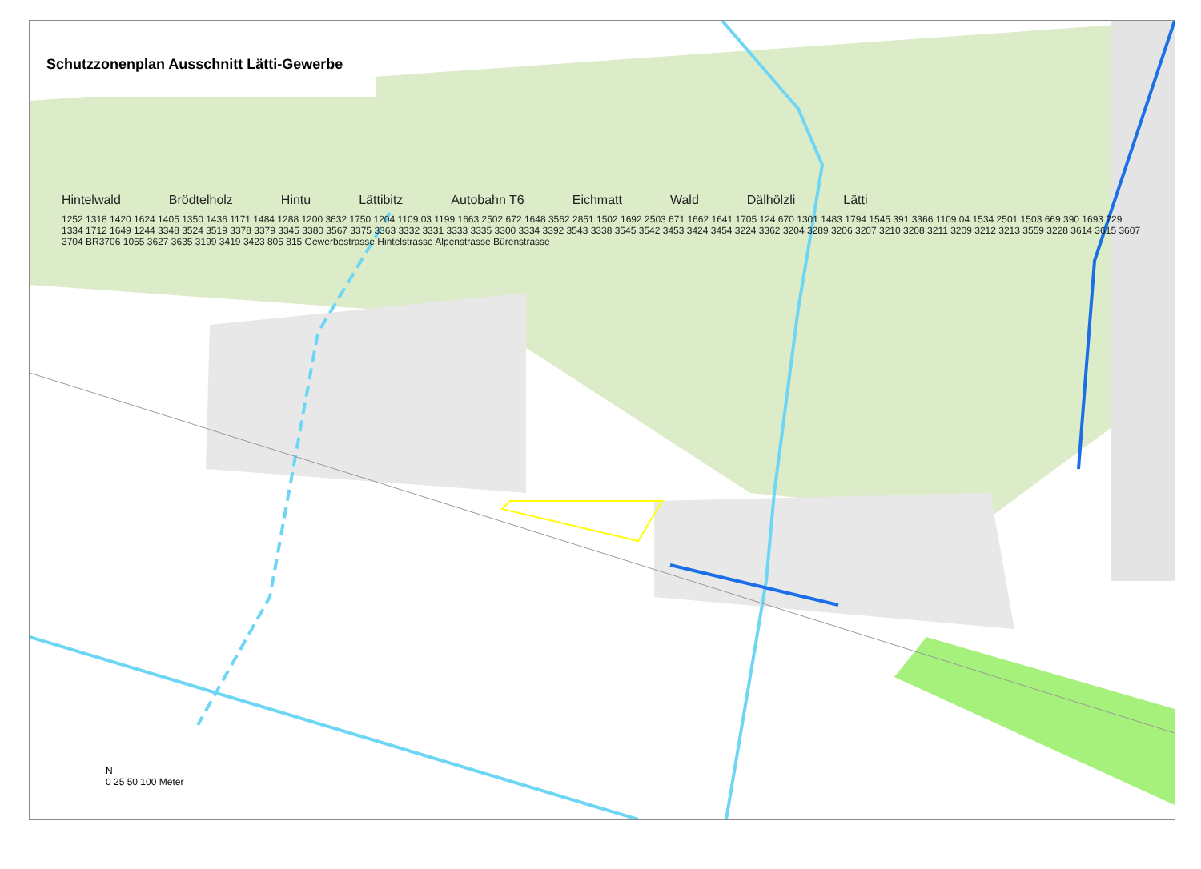Schutzzonenplan Ausschnitt Lätti-Gewerbe
Hintelwald Brödtelholz Hintu Lättibitz Autobahn T6 Eichmatt Wald Dälhölzli Lätti 1252 1318 1420 1624 1405 1350 1436 1171 1484 1288 1200 3632 1750 1204 1109.03 1199 1663 2502 672 1648 3562 2851 1502 1692 2503 671 1662 1641 1705 124 670 1301 1483 1794 1545 391 3366 1109.04 1534 2501 1503 669 390 1693 729 1334 1712 1649 1244 3348 3524 3519 3378 3379 3345 3380 3567 3375 3363 3332 3331 3333 3335 3300 3334 3392 3543 3338 3545 3542 3453 3424 3454 3224 3362 3204 3289 3206 3207 3210 3208 3211 3209 3212 3213 3559 3228 3614 3615 3607 3704 BR3706 1055 3627 3635 3199 3419 3423 805 815 Gewerbestrasse Hintelstrasse Alpenstrasse Bürenstrasse
N
0 25 50 100 Meter